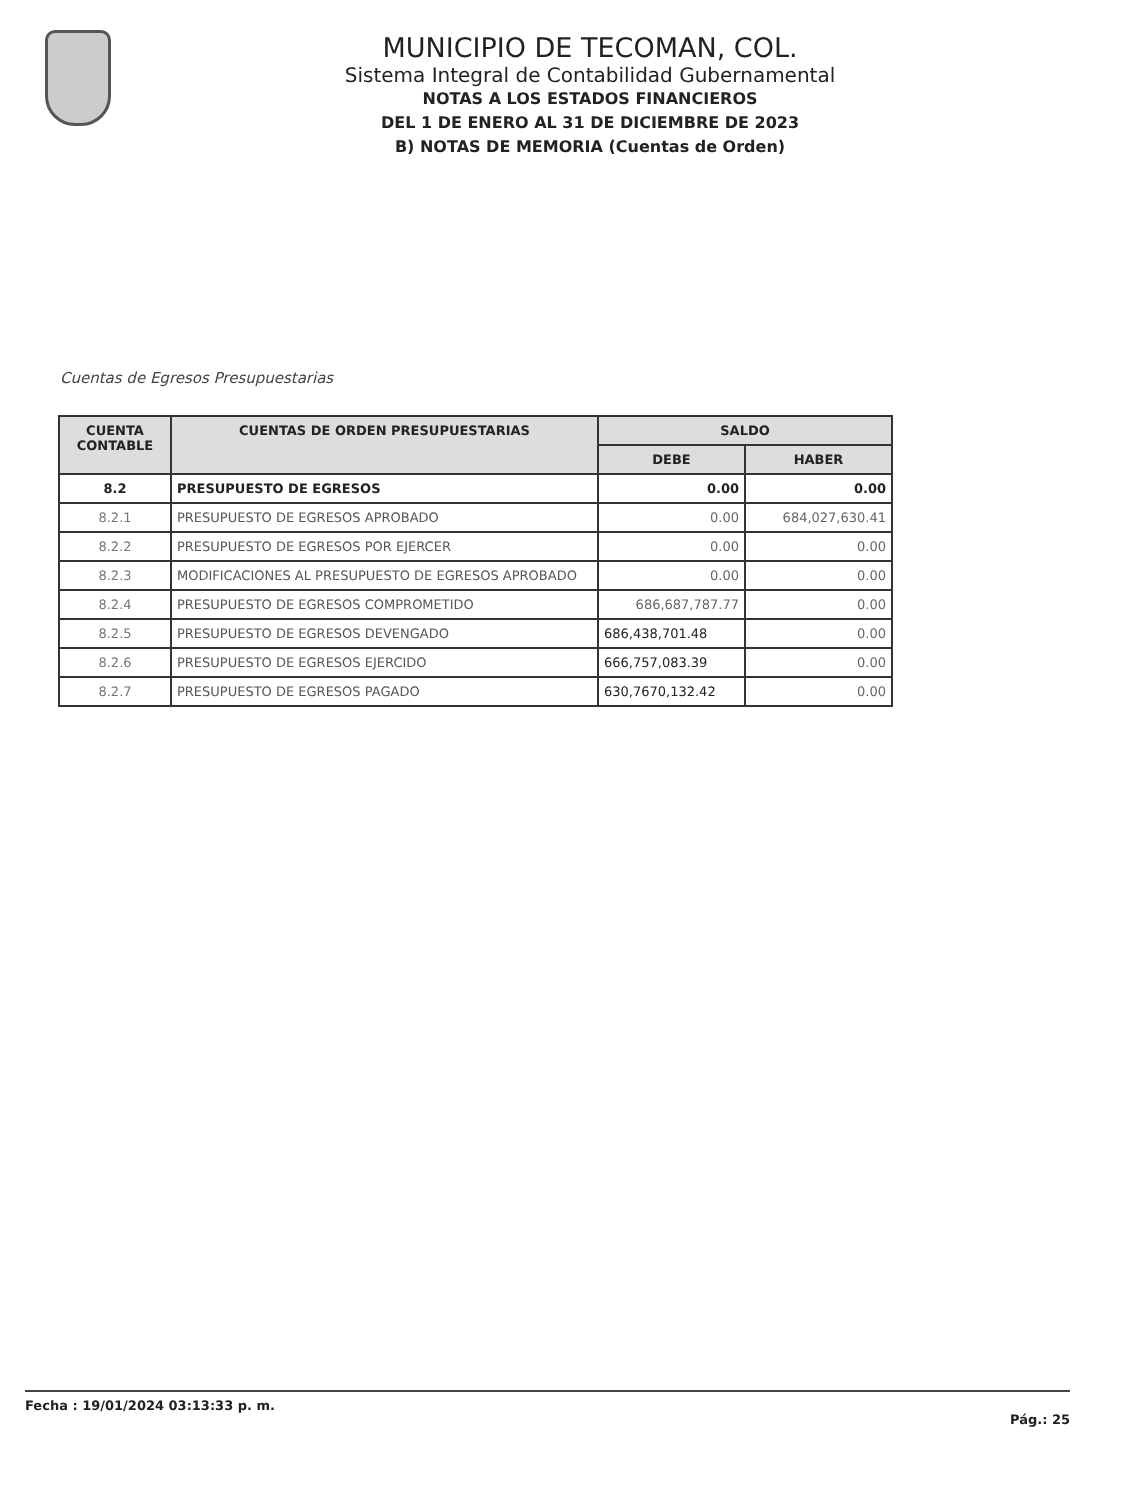MUNICIPIO DE TECOMAN, COL.
Sistema Integral de Contabilidad Gubernamental
NOTAS A LOS ESTADOS FINANCIEROS
DEL 1 DE ENERO AL 31 DE DICIEMBRE DE 2023
B) NOTAS DE MEMORIA (Cuentas de Orden)
Cuentas de Egresos Presupuestarias
| CUENTA CONTABLE | CUENTAS DE ORDEN PRESUPUESTARIAS | SALDO | |
| --- | --- | --- | --- |
| | | DEBE | HABER |
| 8.2 | PRESUPUESTO DE EGRESOS | 0.00 | 0.00 |
| 8.2.1 | PRESUPUESTO DE EGRESOS APROBADO | 0.00 | 684,027,630.41 |
| 8.2.2 | PRESUPUESTO DE EGRESOS POR EJERCER | 0.00 | 0.00 |
| 8.2.3 | MODIFICACIONES AL PRESUPUESTO DE EGRESOS APROBADO | 0.00 | 0.00 |
| 8.2.4 | PRESUPUESTO DE EGRESOS COMPROMETIDO | 686,687,787.77 | 0.00 |
| 8.2.5 | PRESUPUESTO DE EGRESOS DEVENGADO | 686,438,701.48 | 0.00 |
| 8.2.6 | PRESUPUESTO DE EGRESOS EJERCIDO | 666,757,083.39 | 0.00 |
| 8.2.7 | PRESUPUESTO DE EGRESOS PAGADO | 630,7670,132.42 | 0.00 |
Fecha : 19/01/2024 03:13:33 p. m. Pág.: 25